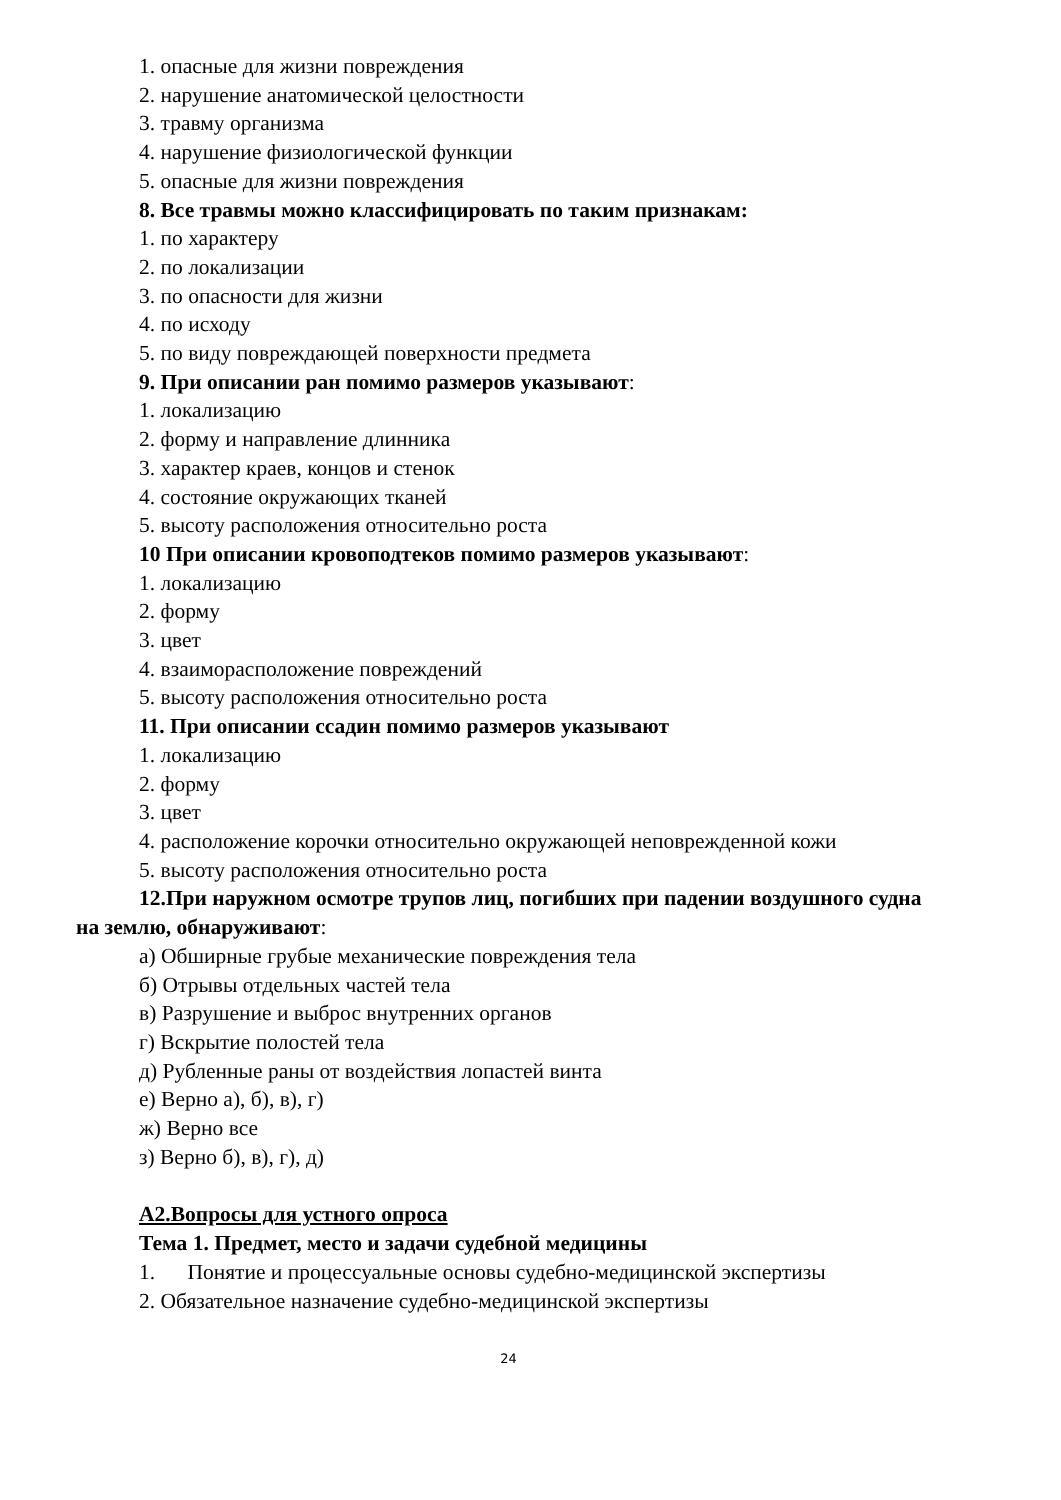1. опасные для жизни повреждения
2. нарушение анатомической целостности
3. травму организма
4. нарушение физиологической функции
5. опасные для жизни повреждения
8. Все травмы можно классифицировать по таким признакам:
1. по характеру
2. по локализации
3. по опасности для жизни
4. по исходу
5. по виду повреждающей поверхности предмета
9. При описании ран помимо размеров указывают:
1. локализацию
2. форму и направление длинника
3. характер краев, концов и стенок
4. состояние окружающих тканей
5. высоту расположения относительно роста
10 При описании кровоподтеков помимо размеров указывают:
1. локализацию
2. форму
3. цвет
4. взаиморасположение повреждений
5. высоту расположения относительно роста
11. При описании ссадин помимо размеров указывают
1. локализацию
2. форму
3. цвет
4. расположение корочки относительно окружающей неповрежденной кожи
5. высоту расположения относительно роста
12.При наружном осмотре трупов лиц, погибших при падении воздушного судна на землю, обнаруживают:
а) Обширные грубые механические повреждения тела
б) Отрывы отдельных частей тела
в) Разрушение и выброс внутренних органов
г) Вскрытие полостей тела
д) Рубленные раны от воздействия лопастей винта
е) Верно а), б), в), г)
ж) Верно все
з) Верно б), в), г), д)
А2.Вопросы для устного опроса
Тема 1. Предмет, место и задачи судебной медицины
1. Понятие и процессуальные основы судебно-медицинской экспертизы
2. Обязательное назначение судебно-медицинской экспертизы
24